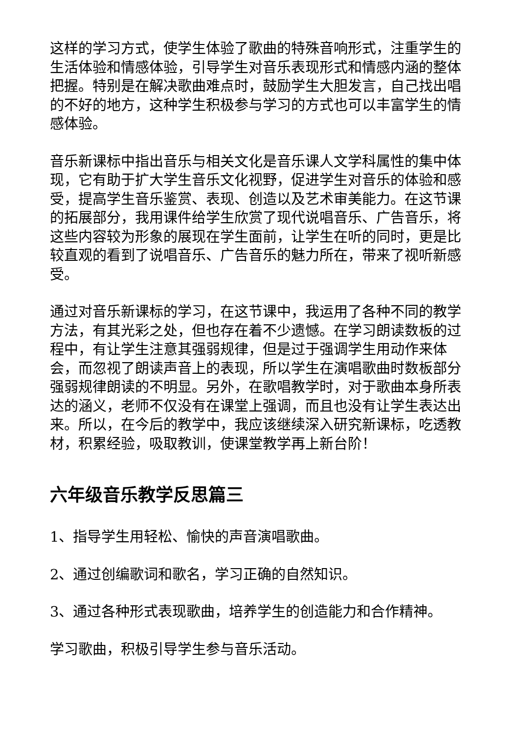这样的学习方式，使学生体验了歌曲的特殊音响形式，注重学生的生活体验和情感体验，引导学生对音乐表现形式和情感内涵的整体把握。特别是在解决歌曲难点时，鼓励学生大胆发言，自己找出唱的不好的地方，这种学生积极参与学习的方式也可以丰富学生的情感体验。
音乐新课标中指出音乐与相关文化是音乐课人文学科属性的集中体现，它有助于扩大学生音乐文化视野，促进学生对音乐的体验和感受，提高学生音乐鉴赏、表现、创造以及艺术审美能力。在这节课的拓展部分，我用课件给学生欣赏了现代说唱音乐、广告音乐，将这些内容较为形象的展现在学生面前，让学生在听的同时，更是比较直观的看到了说唱音乐、广告音乐的魅力所在，带来了视听新感受。
通过对音乐新课标的学习，在这节课中，我运用了各种不同的教学方法，有其光彩之处，但也存在着不少遗憾。在学习朗读数板的过程中，有让学生注意其强弱规律，但是过于强调学生用动作来体会，而忽视了朗读声音上的表现，所以学生在演唱歌曲时数板部分强弱规律朗读的不明显。另外，在歌唱教学时，对于歌曲本身所表达的涵义，老师不仅没有在课堂上强调，而且也没有让学生表达出来。所以，在今后的教学中，我应该继续深入研究新课标，吃透教材，积累经验，吸取教训，使课堂教学再上新台阶！
六年级音乐教学反思篇三
1、指导学生用轻松、愉快的声音演唱歌曲。
2、通过创编歌词和歌名，学习正确的自然知识。
3、通过各种形式表现歌曲，培养学生的创造能力和合作精神。
学习歌曲，积极引导学生参与音乐活动。